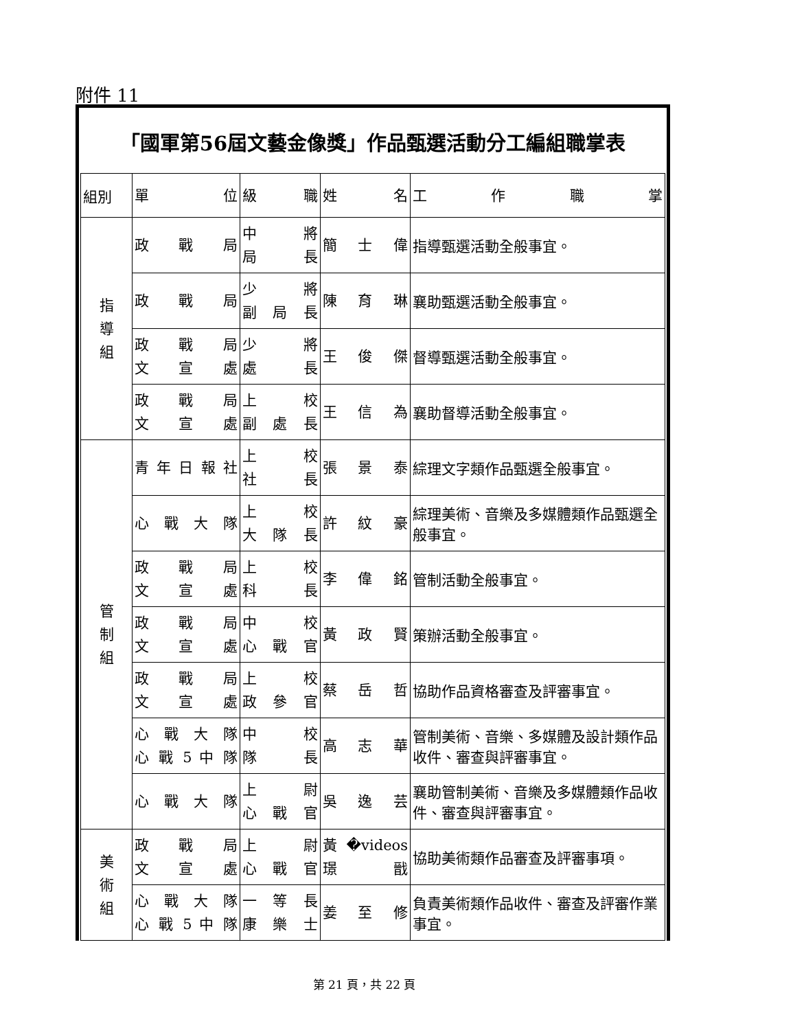附件 11
| 「國軍第56屆文藝金像獎」作品甄選活動分工編組職掌表 | | | | |
| --- | --- | --- | --- | --- |
| 組別 | 單 位 | 級 職 | 姓 名 | 工 作 職 掌 |
| 指 導 組 | 政 戰 局 | 中 將 局 長 | 簡 士 偉 | 指導甄選活動全般事宜。 |
| | 政 戰 局 | 少 將 副 局 長 | 陳 育 琳 | 襄助甄選活動全般事宜。 |
| | 政 戰 局 文 宣 處 | 少 將 處 長 | 王 俊 傑 | 督導甄選活動全般事宜。 |
| | 政 戰 局 文 宣 處 | 上 校 副 處 長 | 王 信 為 | 襄助督導活動全般事宜。 |
| 管 制 組 | 青 年 日 報 社 | 上 校 社 長 | 張 景 泰 | 綜理文字類作品甄選全般事宜。 |
| | 心 戰 大 隊 | 上 校 大 隊 長 | 許 紋 豪 | 綜理美術、音樂及多媒體類作品甄選全般事宜。 |
| | 政 戰 局 文 宣 處 | 上 校 科 長 | 李 偉 銘 | 管制活動全般事宜。 |
| | 政 戰 局 文 宣 處 | 中 校 心 戰 官 | 黃 政 賢 | 策辦活動全般事宜。 |
| | 政 戰 局 文 宣 處 | 上 校 政 參 官 | 蔡 岳 哲 | 協助作品資格審查及評審事宜。 |
| | 心 戰 大 隊 心 戰 5 中 隊 | 中 校 隊 長 | 高 志 華 | 管制美術、音樂、多媒體及設計類作品收件、審查與評審事宜。 |
| | 心 戰 大 隊 | 上 尉 心 戰 官 | 吳 逸 芸 | 襄助管制美術、音樂及多媒體類作品收件、審查與評審事宜。 |
| 美 術 組 | 政 戰 局 文 宣 處 | 上 尉 心 戰 官 | 黃 �videos璟 戩 | 協助美術類作品審查及評審事項。 |
| | 心 戰 大 隊 心 戰 5 中 隊 | 一 等 長 康 樂 士 | 姜 至 修 | 負責美術類作品收件、審查及評審作業事宜。 |
第 21 頁，共 22 頁